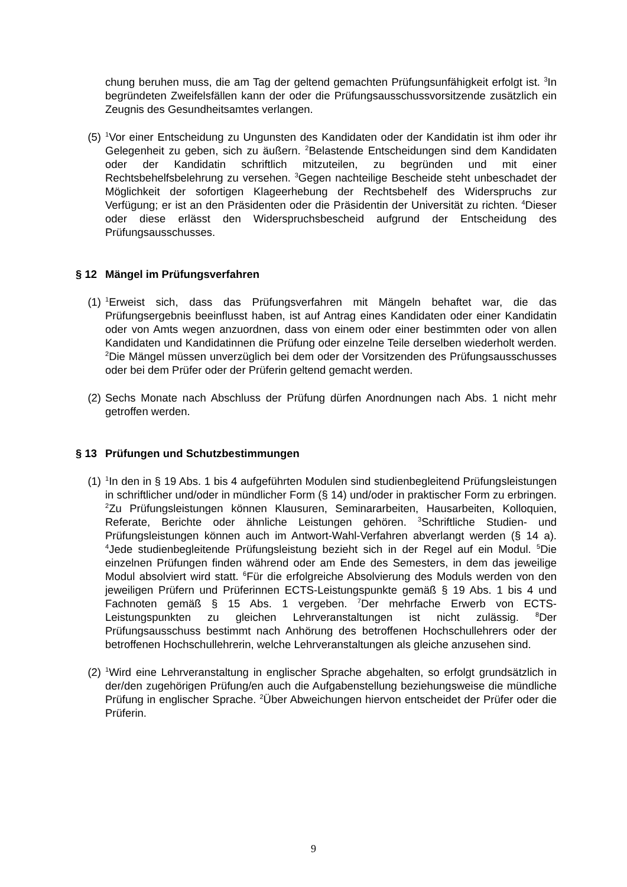chung beruhen muss, die am Tag der geltend gemachten Prüfungsunfähigkeit erfolgt ist. <sup>3</sup>In begründeten Zweifelsfällen kann der oder die Prüfungsausschussvorsitzende zusätzlich ein Zeugnis des Gesundheitsamtes verlangen.
(5)
<sup>1</sup> Vor einer Entscheidung zu Ungunsten des Kandidaten oder der Kandidatin ist ihm oder ihr Gelegenheit zu geben, sich zu äußern. <sup>2</sup>Belastende Entscheidungen sind dem Kandidaten oder der Kandidatin schriftlich mitzuteilen, zu begründen und mit einer Rechtsbehelfsbelehrung zu versehen. <sup>3</sup>Gegen nachteilige Bescheide steht unbeschadet der Möglichkeit der sofortigen Klageerhebung der Rechtsbehelf des Widerspruchs zur Verfügung; er ist an den Präsidenten oder die Präsidentin der Universität zu richten. <sup>4</sup>Dieser oder diese erlässt den Widerspruchsbescheid aufgrund der Entscheidung des Prüfungsausschusses.
§ 12 Mängel im Prüfungsverfahren
(1)
<sup>1</sup> Erweist sich, dass das Prüfungsverfahren mit Mängeln behaftet war, die das Prüfungsergebnis beeinflusst haben, ist auf Antrag eines Kandidaten oder einer Kandidatin oder von Amts wegen anzuordnen, dass von einem oder einer bestimmten oder von allen Kandidaten und Kandidatinnen die Prüfung oder einzelne Teile derselben wiederholt werden. <sup>2</sup>Die Mängel müssen unverzüglich bei dem oder der Vorsitzenden des Prüfungsausschusses oder bei dem Prüfer oder der Prüferin geltend gemacht werden.
(2) Sechs Monate nach Abschluss der Prüfung dürfen Anordnungen nach Abs. 1 nicht mehr getroffen werden.
§ 13 Prüfungen und Schutzbestimmungen
(1)
<sup>1</sup> In den in § 19 Abs. 1 bis 4 aufgeführten Modulen sind studienbegleitend Prüfungsleistungen in schriftlicher und/oder in mündlicher Form (§ 14) und/oder in praktischer Form zu erbringen. <sup>2</sup>Zu Prüfungsleistungen können Klausuren, Seminararbeiten, Hausarbeiten, Kolloquien, Referate, Berichte oder ähnliche Leistungen gehören. <sup>3</sup>Schriftliche Studien- und Prüfungsleistungen können auch im Antwort-Wahl-Verfahren abverlangt werden (§ 14 a). <sup>4</sup>Jede studienbegleitende Prüfungsleistung bezieht sich in der Regel auf ein Modul. <sup>5</sup>Die einzelnen Prüfungen finden während oder am Ende des Semesters, in dem das jeweilige Modul absolviert wird statt. <sup>6</sup>Für die erfolgreiche Absolvierung des Moduls werden von den jeweiligen Prüfern und Prüferinnen ECTS-Leistungspunkte gemäß § 19 Abs. 1 bis 4 und Fachnoten gemäß § 15 Abs. 1 vergeben. <sup>7</sup>Der mehrfache Erwerb von ECTS-Leistungspunkten zu gleichen Lehrveranstaltungen ist nicht zulässig. <sup>8</sup>Der Prüfungsausschuss bestimmt nach Anhörung des betroffenen Hochschullehrers oder der betroffenen Hochschullehrerin, welche Lehrveranstaltungen als gleiche anzusehen sind.
(2)
<sup>1</sup> Wird eine Lehrveranstaltung in englischer Sprache abgehalten, so erfolgt grundsätzlich in der/den zugehörigen Prüfung/en auch die Aufgabenstellung beziehungsweise die mündliche Prüfung in englischer Sprache. <sup>2</sup>Über Abweichungen hiervon entscheidet der Prüfer oder die Prüferin.
9